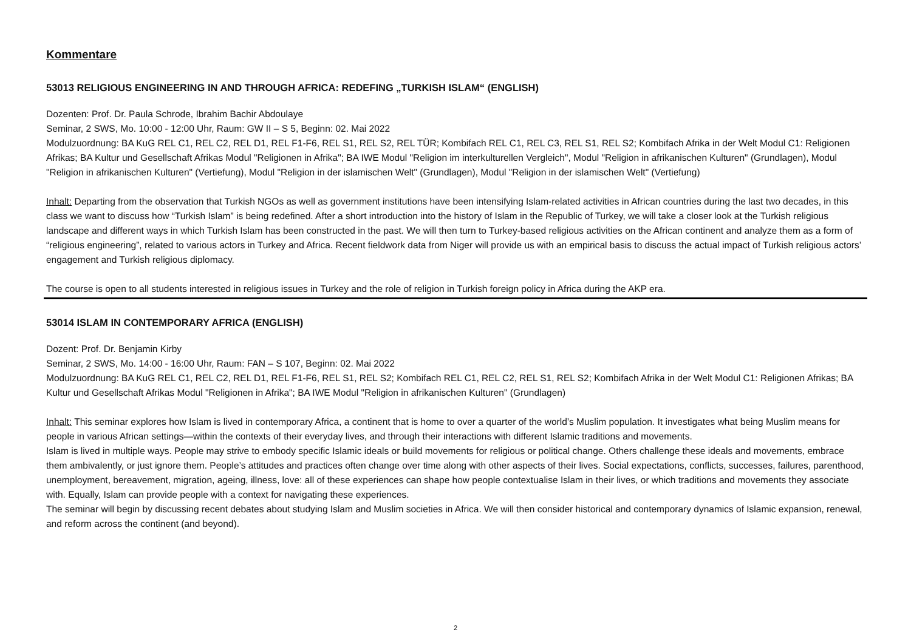Kommentare
53013 RELIGIOUS ENGINEERING IN AND THROUGH AFRICA: REDEFING „TURKISH ISLAM“ (ENGLISH)
Dozenten: Prof. Dr. Paula Schrode, Ibrahim Bachir Abdoulaye
Seminar, 2 SWS, Mo. 10:00 - 12:00 Uhr, Raum: GW II – S 5, Beginn: 02. Mai 2022
Modulzuordnung: BA KuG REL C1, REL C2, REL D1, REL F1-F6, REL S1, REL S2, REL TÜR; Kombifach REL C1, REL C3, REL S1, REL S2; Kombifach Afrika in der Welt Modul C1: Religionen Afrikas; BA Kultur und Gesellschaft Afrikas Modul "Religionen in Afrika"; BA IWE Modul "Religion im interkulturellen Vergleich", Modul "Religion in afrikanischen Kulturen" (Grundlagen), Modul "Religion in afrikanischen Kulturen" (Vertiefung), Modul "Religion in der islamischen Welt" (Grundlagen), Modul "Religion in der islamischen Welt" (Vertiefung)
Inhalt: Departing from the observation that Turkish NGOs as well as government institutions have been intensifying Islam-related activities in African countries during the last two decades, in this class we want to discuss how “Turkish Islam” is being redefined. After a short introduction into the history of Islam in the Republic of Turkey, we will take a closer look at the Turkish religious landscape and different ways in which Turkish Islam has been constructed in the past. We will then turn to Turkey-based religious activities on the African continent and analyze them as a form of “religious engineering”, related to various actors in Turkey and Africa. Recent fieldwork data from Niger will provide us with an empirical basis to discuss the actual impact of Turkish religious actors’ engagement and Turkish religious diplomacy.
The course is open to all students interested in religious issues in Turkey and the role of religion in Turkish foreign policy in Africa during the AKP era.
53014 ISLAM IN CONTEMPORARY AFRICA (ENGLISH)
Dozent: Prof. Dr. Benjamin Kirby
Seminar, 2 SWS, Mo. 14:00 - 16:00 Uhr, Raum: FAN – S 107, Beginn: 02. Mai 2022
Modulzuordnung: BA KuG REL C1, REL C2, REL D1, REL F1-F6, REL S1, REL S2; Kombifach REL C1, REL C2, REL S1, REL S2; Kombifach Afrika in der Welt Modul C1: Religionen Afrikas; BA Kultur und Gesellschaft Afrikas Modul "Religionen in Afrika"; BA IWE Modul "Religion in afrikanischen Kulturen" (Grundlagen)
Inhalt: This seminar explores how Islam is lived in contemporary Africa, a continent that is home to over a quarter of the world’s Muslim population. It investigates what being Muslim means for people in various African settings—within the contexts of their everyday lives, and through their interactions with different Islamic traditions and movements.
Islam is lived in multiple ways. People may strive to embody specific Islamic ideals or build movements for religious or political change. Others challenge these ideals and movements, embrace them ambivalently, or just ignore them. People’s attitudes and practices often change over time along with other aspects of their lives. Social expectations, conflicts, successes, failures, parenthood, unemployment, bereavement, migration, ageing, illness, love: all of these experiences can shape how people contextualise Islam in their lives, or which traditions and movements they associate with. Equally, Islam can provide people with a context for navigating these experiences.
The seminar will begin by discussing recent debates about studying Islam and Muslim societies in Africa. We will then consider historical and contemporary dynamics of Islamic expansion, renewal, and reform across the continent (and beyond).
2